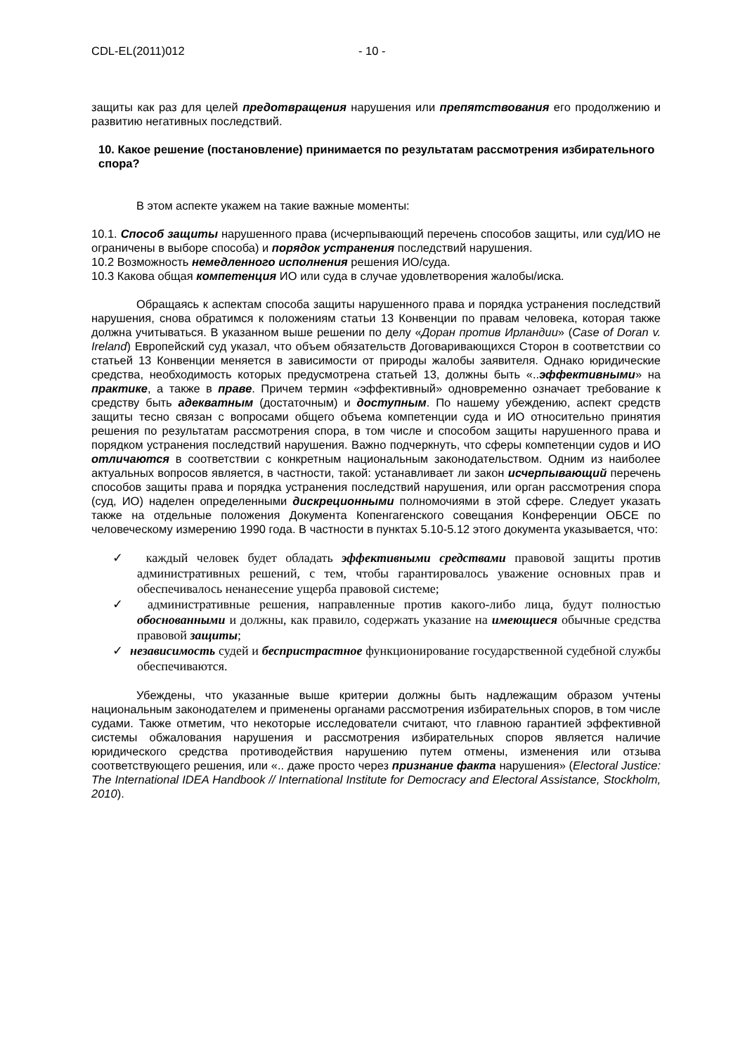CDL-EL(2011)012 - 10 -
защиты как раз для целей предотвращения нарушения или препятствования его продолжению и развитию негативных последствий.
10. Какое решение (постановление) принимается по результатам рассмотрения избирательного спора?
В этом аспекте укажем на такие важные моменты:
10.1. Способ защиты нарушенного права (исчерпывающий перечень способов защиты, или суд/ИО не ограничены в выборе способа) и порядок устранения последствий нарушения.
10.2 Возможность немедленного исполнения решения ИО/суда.
10.3 Какова общая компетенция ИО или суда в случае удовлетворения жалобы/иска.
Обращаясь к аспектам способа защиты нарушенного права и порядка устранения последствий нарушения, снова обратимся к положениям статьи 13 Конвенции по правам человека, которая также должна учитываться. В указанном выше решении по делу «Доран против Ирландии» (Case of Doran v. Ireland) Европейский суд указал, что объем обязательств Договаривающихся Сторон в соответствии со статьей 13 Конвенции меняется в зависимости от природы жалобы заявителя. Однако юридические средства, необходимость которых предусмотрена статьей 13, должны быть «..эффективными» на практике, а также в праве. Причем термин «эффективный» одновременно означает требование к средству быть адекватным (достаточным) и доступным. По нашему убеждению, аспект средств защиты тесно связан с вопросами общего объема компетенции суда и ИО относительно принятия решения по результатам рассмотрения спора, в том числе и способом защиты нарушенного права и порядком устранения последствий нарушения. Важно подчеркнуть, что сферы компетенции судов и ИО отличаются в соответствии с конкретным национальным законодательством. Одним из наиболее актуальных вопросов является, в частности, такой: устанавливает ли закон исчерпывающий перечень способов защиты права и порядка устранения последствий нарушения, или орган рассмотрения спора (суд, ИО) наделен определенными дискреционными полномочиями в этой сфере. Следует указать также на отдельные положения Документа Копенгагенского совещания Конференции ОБСЕ по человеческому измерению 1990 года. В частности в пунктах 5.10-5.12 этого документа указывается, что:
✓ каждый человек будет обладать эффективными средствами правовой защиты против административных решений, с тем, чтобы гарантировалось уважение основных прав и обеспечивалось ненанесение ущерба правовой системе;
✓ административные решения, направленные против какого-либо лица, будут полностью обоснованными и должны, как правило, содержать указание на имеющиеся обычные средства правовой защиты;
✓ независимость судей и беспристрастное функционирование государственной судебной службы обеспечиваются.
Убеждены, что указанные выше критерии должны быть надлежащим образом учтены национальным законодателем и применены органами рассмотрения избирательных споров, в том числе судами. Также отметим, что некоторые исследователи считают, что главною гарантией эффективной системы обжалования нарушения и рассмотрения избирательных споров является наличие юридического средства противодействия нарушению путем отмены, изменения или отзыва соответствующего решения, или «.. даже просто через признание факта нарушения» (Electoral Justice: The International IDEA Handbook // International Institute for Democracy and Electoral Assistance, Stockholm, 2010).